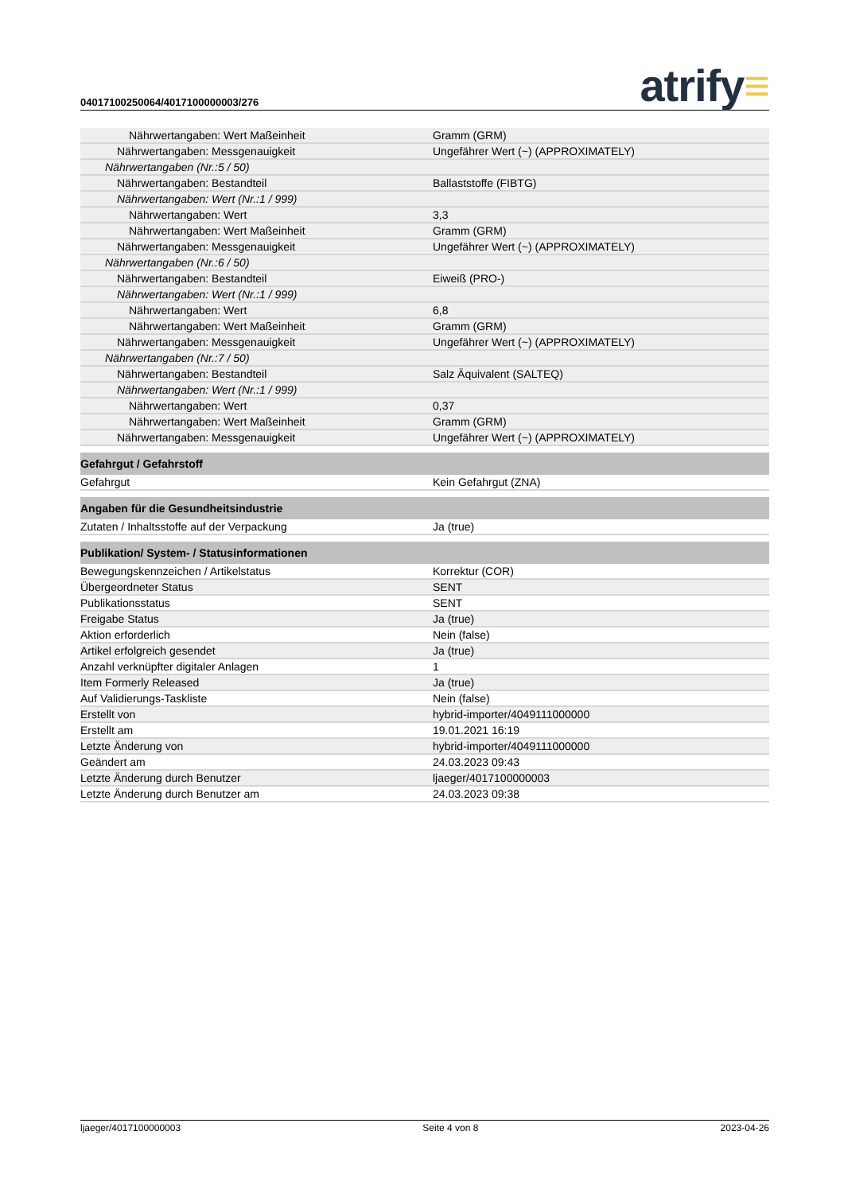04017100250064/4017100000003/276 atrify≡
| Nährwertangaben: Wert Maßeinheit | Gramm (GRM) |
| Nährwertangaben: Messgenauigkeit | Ungefährer Wert (~) (APPROXIMATELY) |
| Nährwertangaben (Nr.:5 / 50) | |
| Nährwertangaben: Bestandteil | Ballaststoffe (FIBTG) |
| Nährwertangaben: Wert (Nr.:1 / 999) | |
| Nährwertangaben: Wert | 3,3 |
| Nährwertangaben: Wert Maßeinheit | Gramm (GRM) |
| Nährwertangaben: Messgenauigkeit | Ungefährer Wert (~) (APPROXIMATELY) |
| Nährwertangaben (Nr.:6 / 50) | |
| Nährwertangaben: Bestandteil | Eiweiß (PRO-) |
| Nährwertangaben: Wert (Nr.:1 / 999) | |
| Nährwertangaben: Wert | 6,8 |
| Nährwertangaben: Wert Maßeinheit | Gramm (GRM) |
| Nährwertangaben: Messgenauigkeit | Ungefährer Wert (~) (APPROXIMATELY) |
| Nährwertangaben (Nr.:7 / 50) | |
| Nährwertangaben: Bestandteil | Salz Äquivalent (SALTEQ) |
| Nährwertangaben: Wert (Nr.:1 / 999) | |
| Nährwertangaben: Wert | 0,37 |
| Nährwertangaben: Wert Maßeinheit | Gramm (GRM) |
| Nährwertangaben: Messgenauigkeit | Ungefährer Wert (~) (APPROXIMATELY) |
| Gefahrgut / Gefahrstoff | |
| Gefahrgut | Kein Gefahrgut (ZNA) |
| Angaben für die Gesundheitsindustrie | |
| Zutaten / Inhaltsstoffe auf der Verpackung | Ja (true) |
| Publikation/ System- / Statusinformationen | |
| Bewegungskennzeichen / Artikelstatus | Korrektur (COR) |
| Übergeordneter Status | SENT |
| Publikationsstatus | SENT |
| Freigabe Status | Ja (true) |
| Aktion erforderlich | Nein (false) |
| Artikel erfolgreich gesendet | Ja (true) |
| Anzahl verknüpfter digitaler Anlagen | 1 |
| Item Formerly Released | Ja (true) |
| Auf Validierungs-Taskliste | Nein (false) |
| Erstellt von | hybrid-importer/4049111000000 |
| Erstellt am | 19.01.2021 16:19 |
| Letzte Änderung von | hybrid-importer/4049111000000 |
| Geändert am | 24.03.2023 09:43 |
| Letzte Änderung durch Benutzer | ljaeger/4017100000003 |
| Letzte Änderung durch Benutzer am | 24.03.2023 09:38 |
ljaeger/4017100000003 Seite 4 von 8 2023-04-26